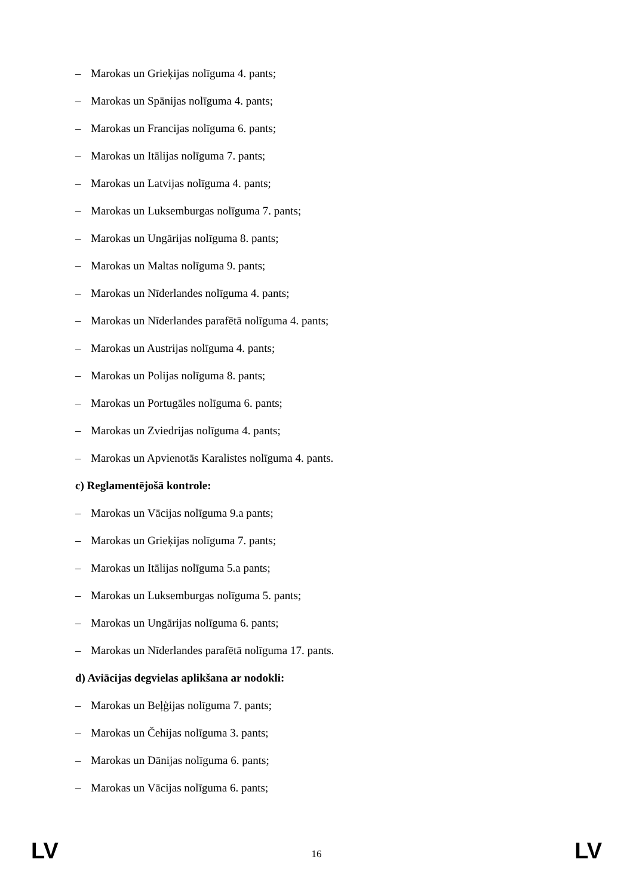– Marokas un Grieķijas nolīguma 4. pants;
– Marokas un Spānijas nolīguma 4. pants;
– Marokas un Francijas nolīguma 6. pants;
– Marokas un Itālijas nolīguma 7. pants;
– Marokas un Latvijas nolīguma 4. pants;
– Marokas un Luksemburgas nolīguma 7. pants;
– Marokas un Ungārijas nolīguma 8. pants;
– Marokas un Maltas nolīguma 9. pants;
– Marokas un Nīderlandes nolīguma 4. pants;
– Marokas un Nīderlandes parafētā nolīguma 4. pants;
– Marokas un Austrijas nolīguma 4. pants;
– Marokas un Polijas nolīguma 8. pants;
– Marokas un Portugāles nolīguma 6. pants;
– Marokas un Zviedrijas nolīguma 4. pants;
– Marokas un Apvienotās Karalistes nolīguma 4. pants.
c) Reglamentējošā kontrole:
– Marokas un Vācijas nolīguma 9.a pants;
– Marokas un Grieķijas nolīguma 7. pants;
– Marokas un Itālijas nolīguma 5.a pants;
– Marokas un Luksemburgas nolīguma 5. pants;
– Marokas un Ungārijas nolīguma 6. pants;
– Marokas un Nīderlandes parafētā nolīguma 17. pants.
d) Aviācijas degvielas aplikšana ar nodokli:
– Marokas un Beļģijas nolīguma 7. pants;
– Marokas un Čehijas nolīguma 3. pants;
– Marokas un Dānijas nolīguma 6. pants;
– Marokas un Vācijas nolīguma 6. pants;
LV 16 LV